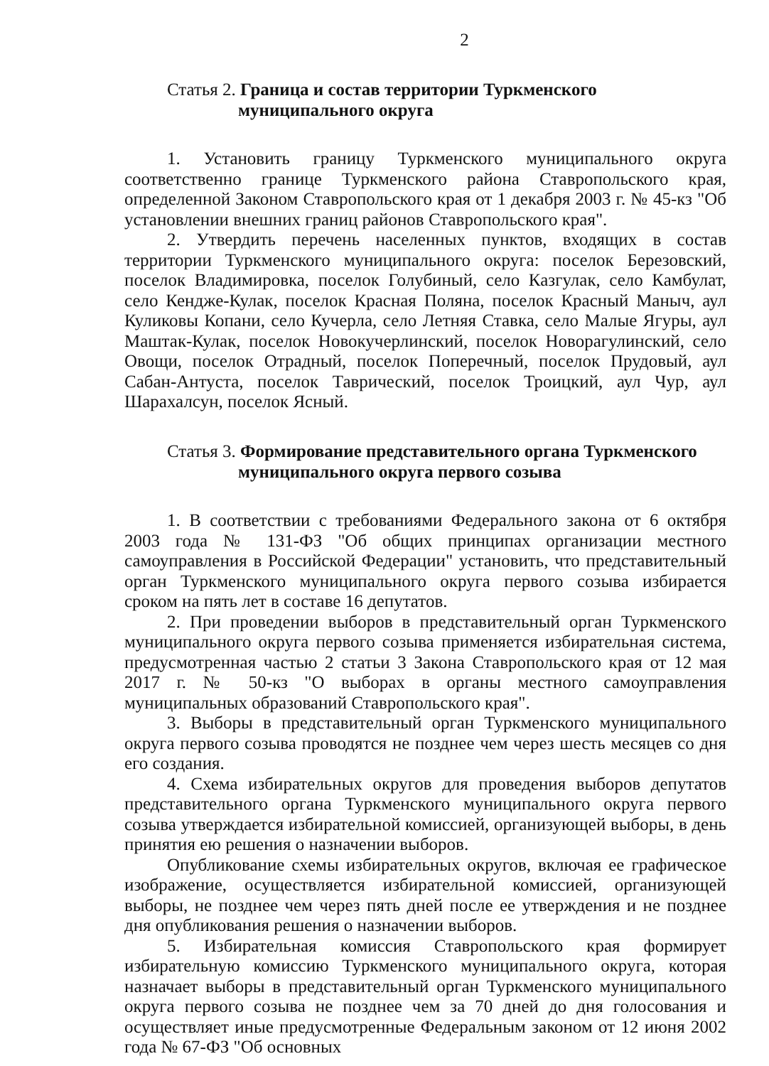2
Статья 2. Граница и состав территории Туркменского
муниципального округа
1. Установить границу Туркменского муниципального округа соответственно границе Туркменского района Ставропольского края, определенной Законом Ставропольского края от 1 декабря 2003 г. № 45-кз "Об установлении внешних границ районов Ставропольского края".
2. Утвердить перечень населенных пунктов, входящих в состав территории Туркменского муниципального округа: поселок Березовский, поселок Владимировка, поселок Голубиный, село Казгулак, село Камбулат, село Кендже-Кулак, поселок Красная Поляна, поселок Красный Маныч, аул Куликовы Копани, село Кучерла, село Летняя Ставка, село Малые Ягуры, аул Маштак-Кулак, поселок Новокучерлинский, поселок Новорагулинский, село Овощи, поселок Отрадный, поселок Поперечный, поселок Прудовый, аул Сабан-Антуста, поселок Таврический, поселок Троицкий, аул Чур, аул Шарахалсун, поселок Ясный.
Статья 3. Формирование представительного органа Туркменского
муниципального округа первого созыва
1. В соответствии с требованиями Федерального закона от 6 октября 2003 года № 131-ФЗ "Об общих принципах организации местного самоуправления в Российской Федерации" установить, что представительный орган Туркменского муниципального округа первого созыва избирается сроком на пять лет в составе 16 депутатов.
2. При проведении выборов в представительный орган Туркменского муниципального округа первого созыва применяется избирательная система, предусмотренная частью 2 статьи 3 Закона Ставропольского края от 12 мая 2017 г. № 50-кз "О выборах в органы местного самоуправления муниципальных образований Ставропольского края".
3. Выборы в представительный орган Туркменского муниципального округа первого созыва проводятся не позднее чем через шесть месяцев со дня его создания.
4. Схема избирательных округов для проведения выборов депутатов представительного органа Туркменского муниципального округа первого созыва утверждается избирательной комиссией, организующей выборы, в день принятия ею решения о назначении выборов.
Опубликование схемы избирательных округов, включая ее графическое изображение, осуществляется избирательной комиссией, организующей выборы, не позднее чем через пять дней после ее утверждения и не позднее дня опубликования решения о назначении выборов.
5. Избирательная комиссия Ставропольского края формирует избирательную комиссию Туркменского муниципального округа, которая назначает выборы в представительный орган Туркменского муниципального округа первого созыва не позднее чем за 70 дней до дня голосования и осуществляет иные предусмотренные Федеральным законом от 12 июня 2002 года № 67-ФЗ "Об основных